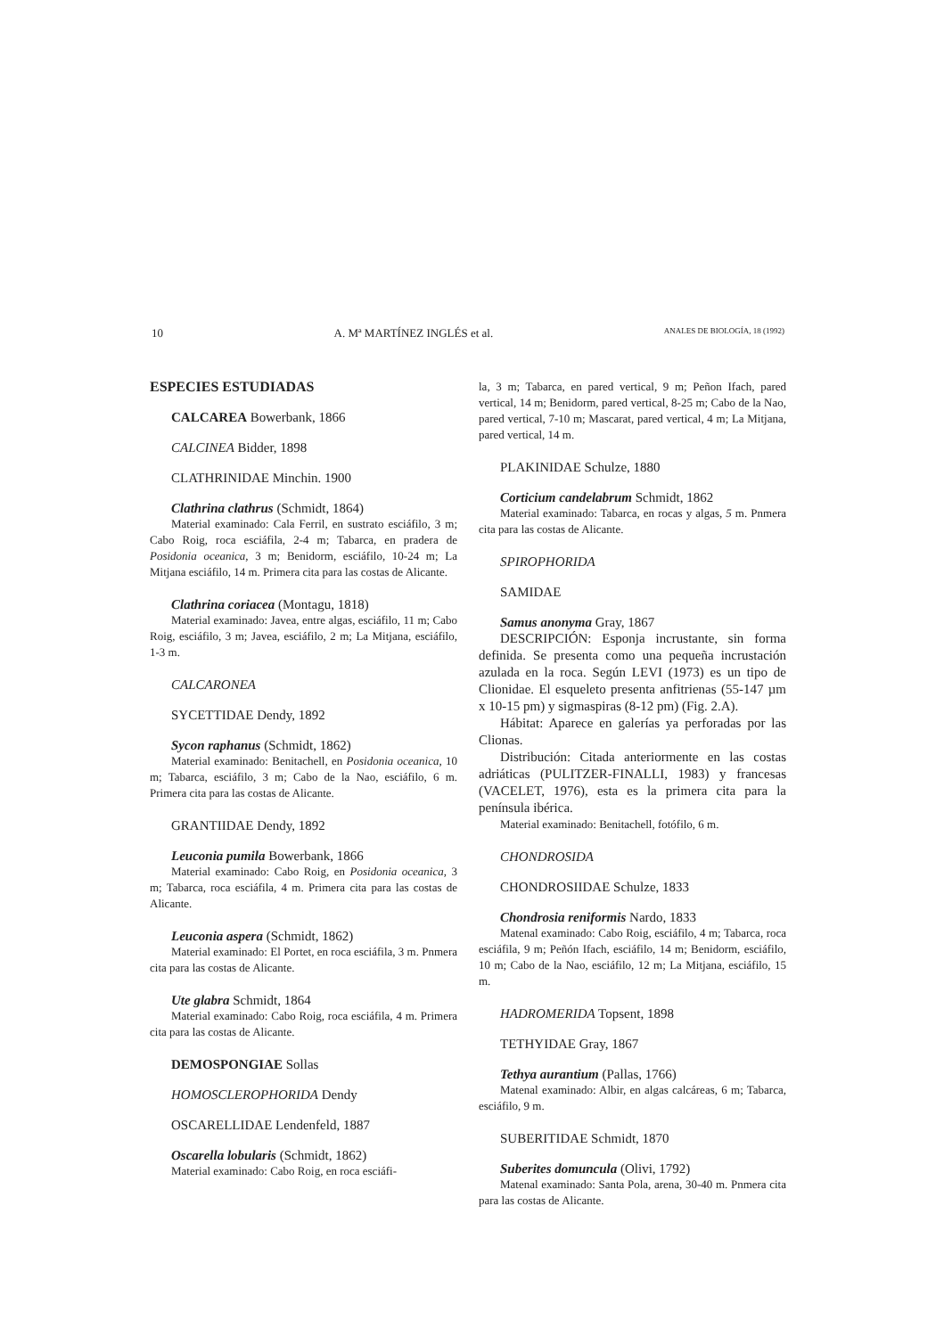10 A. Mª MARTÍNEZ INGLÉS et al. ANALES DE BIOLOGÍA, 18 (1992)
ESPECIES ESTUDIADAS
CALCAREA Bowerbank, 1866
CALCINEA Bidder, 1898
CLATHRINIDAE Minchin. 1900
Clathrina clathrus (Schmidt, 1864)
Material examinado: Cala Ferril, en sustrato esciáfilo, 3 m; Cabo Roig, roca esciáfila, 2-4 m; Tabarca, en pradera de Posidonia oceanica, 3 m; Benidorm, esciáfilo, 10-24 m; La Mitjana esciáfilo, 14 m. Primera cita para las costas de Alicante.
Clathrina coriacea (Montagu, 1818)
Material examinado: Javea, entre algas, esciáfilo, 11 m; Cabo Roig, esciáfilo, 3 m; Javea, esciáfilo, 2 m; La Mitjana, esciáfilo, 1-3 m.
CALCARONEA
SYCETTIDAE Dendy, 1892
Sycon raphanus (Schmidt, 1862)
Material examinado: Benitachell, en Posidonia oceanica, 10 m; Tabarca, esciáfilo, 3 m; Cabo de la Nao, esciáfilo, 6 m. Primera cita para las costas de Alicante.
GRANTIIDAE Dendy, 1892
Leuconia pumila Bowerbank, 1866
Material examinado: Cabo Roig, en Posidonia oceanica, 3 m; Tabarca, roca esciáfila, 4 m. Primera cita para las costas de Alicante.
Leuconia aspera (Schmidt, 1862)
Material examinado: El Portet, en roca esciáfila, 3 m. Pnmera cita para las costas de Alicante.
Ute glabra Schmidt, 1864
Material examinado: Cabo Roig, roca esciáfila, 4 m. Primera cita para las costas de Alicante.
DEMOSPONGIAE Sollas
HOMOSCLEROPHORIDA Dendy
OSCARELLIDAE Lendenfeld, 1887
Oscarella lobularis (Schmidt, 1862)
Material examinado: Cabo Roig, en roca esciáfi-
la, 3 m; Tabarca, en pared vertical, 9 m; Peñon Ifach, pared vertical, 14 m; Benidorm, pared vertical, 8-25 m; Cabo de la Nao, pared vertical, 7-10 m; Mascarat, pared vertical, 4 m; La Mitjana, pared vertical, 14 m.
PLAKINIDAE Schulze, 1880
Corticium candelabrum Schmidt, 1862
Material examinado: Tabarca, en rocas y algas, 5 m. Pnmera cita para las costas de Alicante.
SPIROPHORIDA
SAMIDAE
Samus anonyma Gray, 1867
DESCRIPCIÓN: Esponja incrustante, sin forma definida. Se presenta como una pequeña incrustación azulada en la roca. Según LEVI (1973) es un tipo de Clionidae. El esqueleto presenta anfitrienas (55-147 µm x 10-15 pm) y sigmaspiras (8-12 pm) (Fig. 2.A).
Hábitat: Aparece en galerías ya perforadas por las Clionas.
Distribución: Citada anteriormente en las costas adriáticas (PULITZER-FINALLI, 1983) y francesas (VACELET, 1976), esta es la primera cita para la península ibérica.
Material examinado: Benitachell, fotófilo, 6 m.
CHONDROSIDA
CHONDROSIIDAE Schulze, 1833
Chondrosia reniformis Nardo, 1833
Matenal examinado: Cabo Roig, esciáfilo, 4 m; Tabarca, roca esciáfila, 9 m; Peñón Ifach, esciáfilo, 14 m; Benidorm, esciáfilo, 10 m; Cabo de la Nao, esciáfilo, 12 m; La Mitjana, esciáfilo, 15 m.
HADROMERIDA Topsent, 1898
TETHYIDAE Gray, 1867
Tethya aurantium (Pallas, 1766)
Matenal examinado: Albir, en algas calcáreas, 6 m; Tabarca, esciáfilo, 9 m.
SUBERITIDAE Schmidt, 1870
Suberites domuncula (Olivi, 1792)
Matenal examinado: Santa Pola, arena, 30-40 m. Pnmera cita para las costas de Alicante.